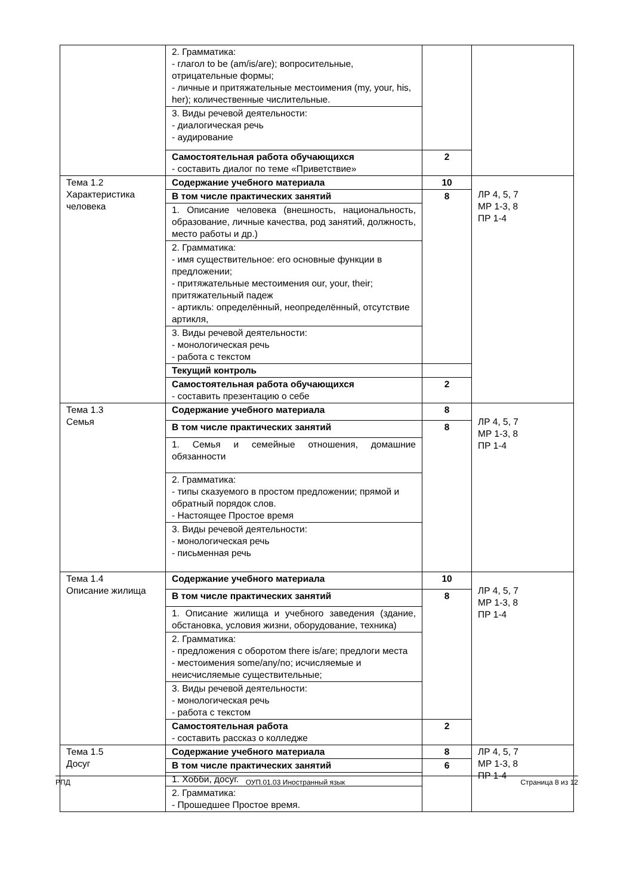| | 2. Грамматика: - глагол to be (am/is/are); вопросительные, отрицательные формы; - личные и притяжательные местоимения (my, your, his, her); количественные числительные. | | |
| | 3. Виды речевой деятельности: - диалогическая речь - аудирование | | |
| | Самостоятельная работа обучающихся - составить диалог по теме «Приветствие» | 2 | |
| Тема 1.2 Характеристика человека | Содержание учебного материала | 10 | ЛР 4, 5, 7 МР 1-3, 8 ПР 1-4 |
| | В том числе практических занятий | 8 | |
| | 1. Описание человека (внешность, национальность, образование, личные качества, род занятий, должность, место работы и др.) | | |
| | 2. Грамматика: - имя существительное: его основные функции в предложении; - притяжательные местоимения our, your, their; притяжательный падеж - артикль: определённый, неопределённый, отсутствие артикля, | | |
| | 3. Виды речевой деятельности: - монологическая речь - работа с текстом | | |
| | Текущий контроль | | |
| | Самостоятельная работа обучающихся - составить презентацию о себе | 2 | |
| Тема 1.3 Семья | Содержание учебного материала | 8 | ЛР 4, 5, 7 МР 1-3, 8 ПР 1-4 |
| | В том числе практических занятий | 8 | |
| | 1. Семья и семейные отношения, домашние обязанности | | |
| | 2. Грамматика: - типы сказуемого в простом предложении; прямой и обратный порядок слов. - Настоящее Простое время | | |
| | 3. Виды речевой деятельности: - монологическая речь - письменная речь | | |
| Тема 1.4 Описание жилища | Содержание учебного материала | 10 | ЛР 4, 5, 7 МР 1-3, 8 ПР 1-4 |
| | В том числе практических занятий | 8 | |
| | 1. Описание жилища и учебного заведения (здание, обстановка, условия жизни, оборудование, техника) | | |
| | 2. Грамматика: - предложения с оборотом there is/are; предлоги места - местоимения some/any/no; исчисляемые и неисчисляемые существительные; | | |
| | 3. Виды речевой деятельности: - монологическая речь - работа с текстом | | |
| | Самостоятельная работа - составить рассказ о колледже | 2 | |
| Тема 1.5 Досуг | Содержание учебного материала | 8 | ЛР 4, 5, 7 МР 1-3, 8 ПР 1-4 |
| | В том числе практических занятий | 6 | |
| | 1. Хобби, досуг. | | |
| | 2. Грамматика: - Прошедшее Простое время. | | |
РПД ОУП.01.03 Иностранный язык Страница 8 из 12